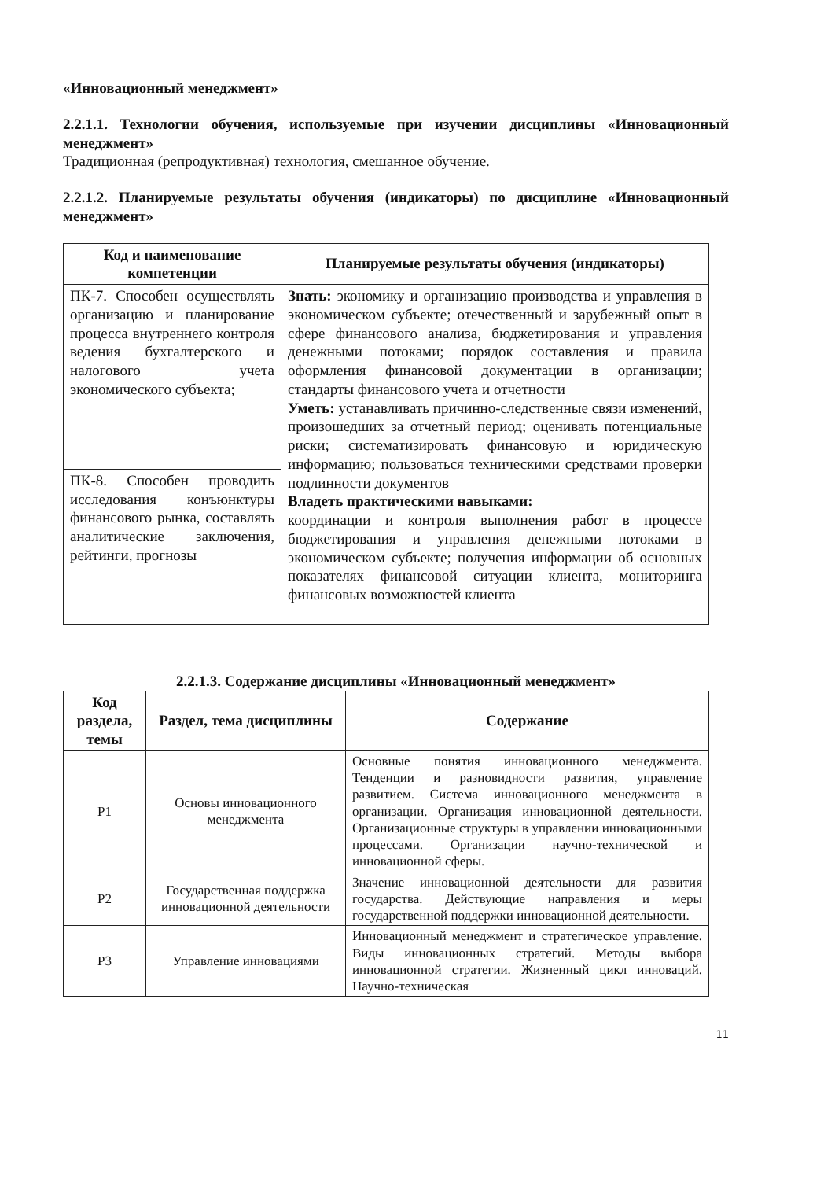«Инновационный менеджмент»
2.2.1.1. Технологии обучения, используемые при изучении дисциплины «Инновационный менеджмент»
Традиционная (репродуктивная) технология, смешанное обучение.
2.2.1.2. Планируемые результаты обучения (индикаторы) по дисциплине «Инновационный менеджмент»
| Код и наименование компетенции | Планируемые результаты обучения (индикаторы) |
| --- | --- |
| ПК-7. Способен осуществлять организацию и планирование процесса внутреннего контроля ведения бухгалтерского и налогового учета экономического субъекта; | Знать: экономику и организацию производства и управления в экономическом субъекте; отечественный и зарубежный опыт в сфере финансового анализа, бюджетирования и управления денежными потоками; порядок составления и правила оформления финансовой документации в организации; стандарты финансового учета и отчетности Уметь: устанавливать причинно-следственные связи изменений, произошедших за отчетный период; оценивать потенциальные риски; систематизировать финансовую и юридическую информацию; пользоваться техническими средствами проверки подлинности документов Владеть практическими навыками: координации и контроля выполнения работ в процессе бюджетирования и управления денежными потоками в экономическом субъекте; получения информации об основных показателях финансовой ситуации клиента, мониторинга финансовых возможностей клиента |
| ПК-8. Способен проводить исследования конъюнктуры финансового рынка, составлять аналитические заключения, рейтинги, прогнозы | |
2.2.1.3. Содержание дисциплины «Инновационный менеджмент»
| Код раздела, темы | Раздел, тема дисциплины | Содержание |
| --- | --- | --- |
| Р1 | Основы инновационного менеджмента | Основные понятия инновационного менеджмента. Тенденции и разновидности развития, управление развитием. Система инновационного менеджмента в организации. Организация инновационной деятельности. Организационные структуры в управлении инновационными процессами. Организации научно-технической и инновационной сферы. |
| Р2 | Государственная поддержка инновационной деятельности | Значение инновационной деятельности для развития государства. Действующие направления и меры государственной поддержки инновационной деятельности. |
| Р3 | Управление инновациями | Инновационный менеджмент и стратегическое управление. Виды инновационных стратегий. Методы выбора инновационной стратегии. Жизненный цикл инноваций. Научно-техническая |
11